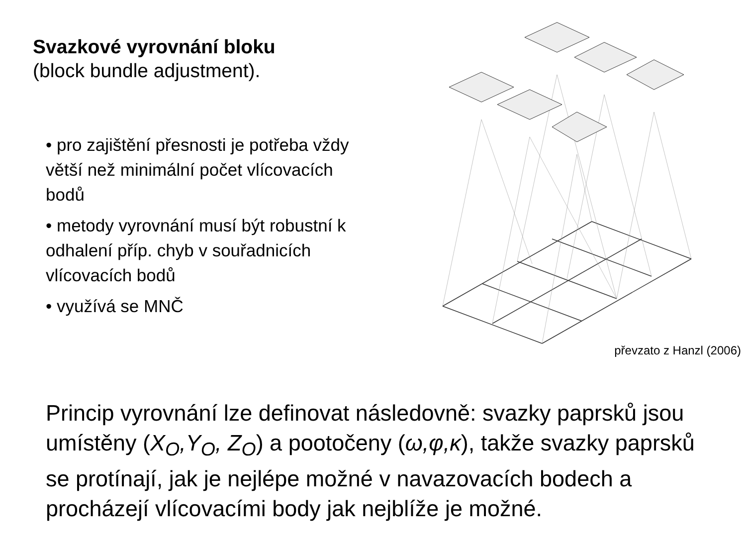Svazkové vyrovnání bloku
(block bundle adjustment).
• pro zajištění přesnosti je potřeba vždy větší než minimální počet vlícovacích bodů
• metody vyrovnání musí být robustní k odhalení příp. chyb v souřadnicích vlícovacích bodů
• využívá se MNČ
převzato z Hanzl (2006)
Princip vyrovnání lze definovat následovně: svazky paprsků jsou umístěny (X<sub>O</sub>,Y<sub>O</sub>, Z<sub>O</sub>) a pootočeny (ω,φ,κ), takže svazky paprsků se protínají, jak je nejlépe možné v navazovacích bodech a procházejí vlícovacími body jak nejblíže je možné.